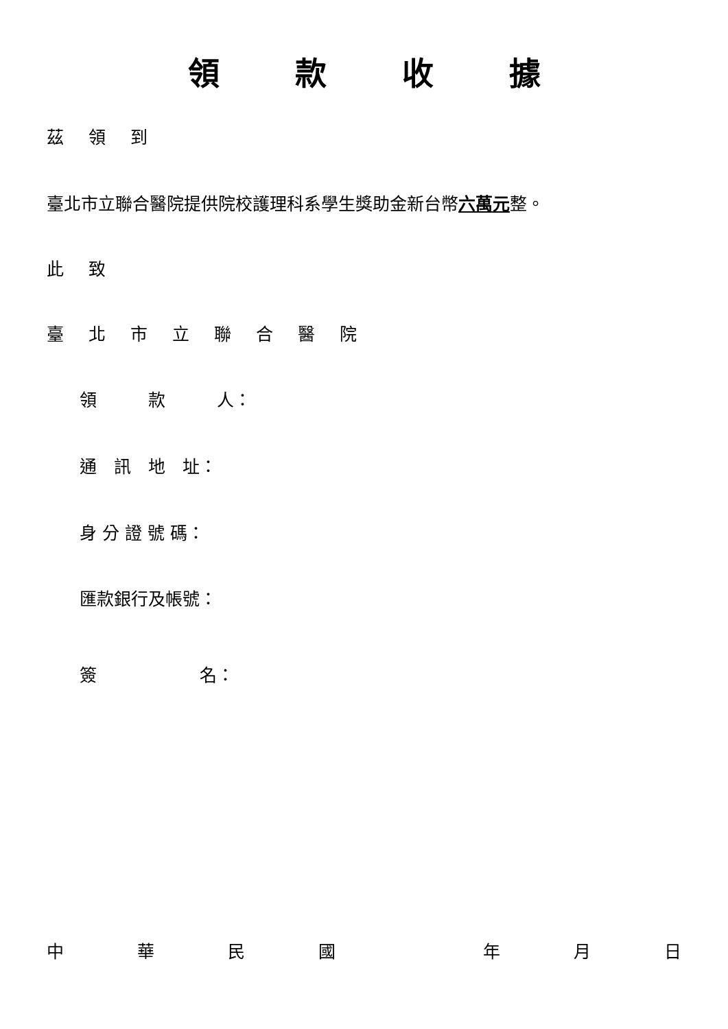領款收據
茲 領 到
臺北市立聯合醫院提供院校護理科系學生獎助金新台幣六萬元整。
此 致
臺 北 市 立 聯 合 醫 院
領　　　款　　　人：
通　訊　地　址：
身 分 證 號 碼：
匯款銀行及帳號：
簽　　　　　　名：
中華民國 年月日